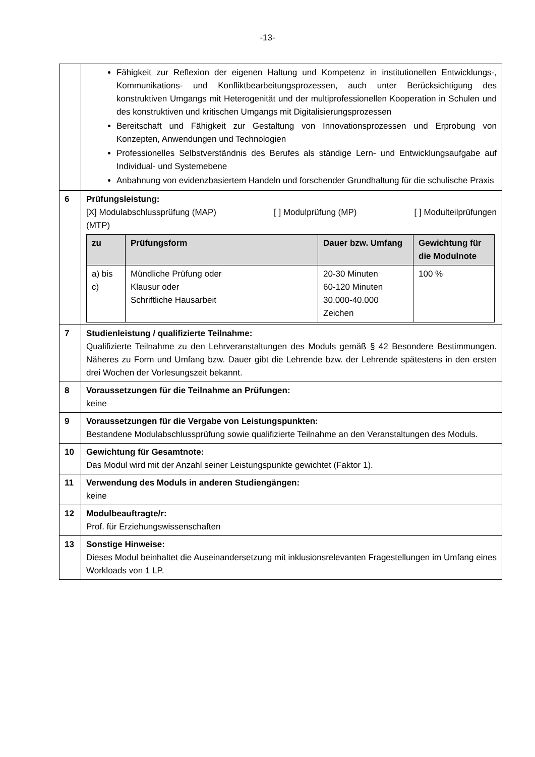-13-
| | Fähigkeit zur Reflexion der eigenen Haltung und Kompetenz in institutionellen Entwicklungs-, Kommunikations- und Konfliktbearbeitungsprozessen, auch unter Berücksichtigung des konstruktiven Umgangs mit Heterogenität und der multiprofessionellen Kooperation in Schulen und des konstruktiven und kritischen Umgangs mit Digitalisierungsprozessen Bereitschaft und Fähigkeit zur Gestaltung von Innovationsprozessen und Erprobung von Konzepten, Anwendungen und Technologien Professionelles Selbstverständnis des Berufes als ständige Lern- und Entwicklungsaufgabe auf Individual- und Systemebene Anbahnung von evidenzbasiertem Handeln und forschender Grundhaltung für die schulische Praxis |
| 6 | Prüfungsleistung: [X] Modulabschlussprüfung (MAP) [ ] Modulprüfung (MP) [ ] Modulteilprüfungen (MTP) / zu / Prüfungsform / Dauer bzw. Umfang / Gewichtung für die Modulnote / / --- / --- / --- / --- / / a) bis c) / Mündliche Prüfung oder Klausur oder Schriftliche Hausarbeit / 20-30 Minuten 60-120 Minuten 30.000-40.000 Zeichen / 100 % / |
| 7 | Studienleistung / qualifizierte Teilnahme: Qualifizierte Teilnahme zu den Lehrveranstaltungen des Moduls gemäß § 42 Besondere Bestimmungen. Näheres zu Form und Umfang bzw. Dauer gibt die Lehrende bzw. der Lehrende spätestens in den ersten drei Wochen der Vorlesungszeit bekannt. |
| 8 | Voraussetzungen für die Teilnahme an Prüfungen: keine |
| 9 | Voraussetzungen für die Vergabe von Leistungspunkten: Bestandene Modulabschlussprüfung sowie qualifizierte Teilnahme an den Veranstaltungen des Moduls. |
| 10 | Gewichtung für Gesamtnote: Das Modul wird mit der Anzahl seiner Leistungspunkte gewichtet (Faktor 1). |
| 11 | Verwendung des Moduls in anderen Studiengängen: keine |
| 12 | Modulbeauftragte/r: Prof. für Erziehungswissenschaften |
| 13 | Sonstige Hinweise: Dieses Modul beinhaltet die Auseinandersetzung mit inklusionsrelevanten Fragestellungen im Umfang eines Workloads von 1 LP. |